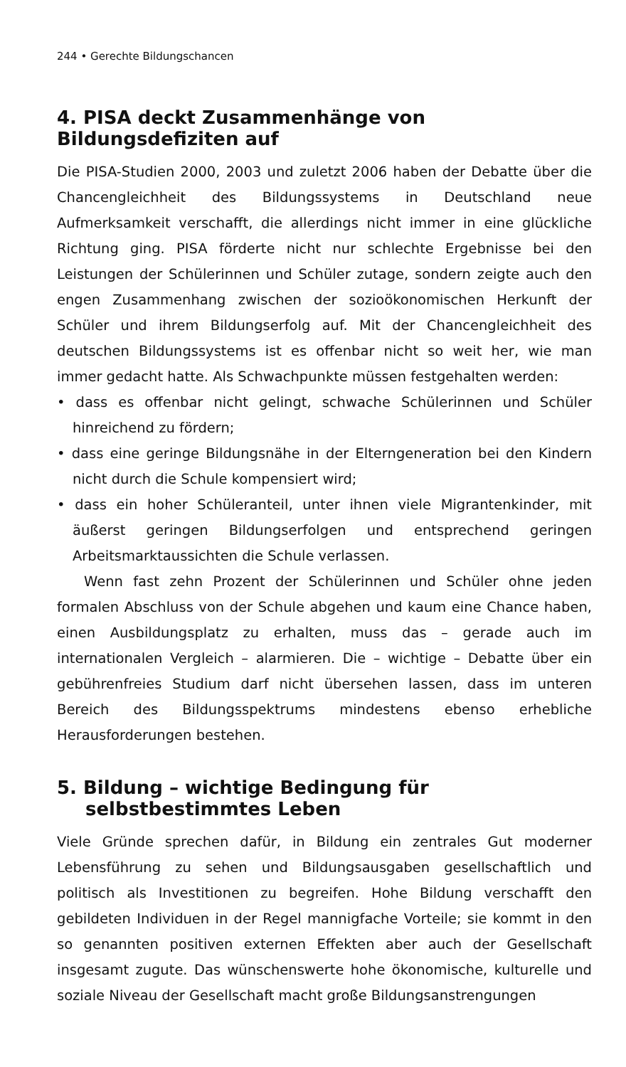244 • Gerechte Bildungschancen
4. PISA deckt Zusammenhänge von Bildungsdefiziten auf
Die PISA-Studien 2000, 2003 und zuletzt 2006 haben der Debatte über die Chancengleichheit des Bildungssystems in Deutschland neue Aufmerksamkeit verschafft, die allerdings nicht immer in eine glückliche Richtung ging. PISA förderte nicht nur schlechte Ergebnisse bei den Leistungen der Schülerinnen und Schüler zutage, sondern zeigte auch den engen Zusammenhang zwischen der sozioökonomischen Herkunft der Schüler und ihrem Bildungserfolg auf. Mit der Chancengleichheit des deutschen Bildungssystems ist es offenbar nicht so weit her, wie man immer gedacht hatte. Als Schwachpunkte müssen festgehalten werden:
• dass es offenbar nicht gelingt, schwache Schülerinnen und Schüler hinreichend zu fördern;
• dass eine geringe Bildungsnähe in der Elterngeneration bei den Kindern nicht durch die Schule kompensiert wird;
• dass ein hoher Schüleranteil, unter ihnen viele Migrantenkinder, mit äußerst geringen Bildungserfolgen und entsprechend geringen Arbeitsmarktaussichten die Schule verlassen.
Wenn fast zehn Prozent der Schülerinnen und Schüler ohne jeden formalen Abschluss von der Schule abgehen und kaum eine Chance haben, einen Ausbildungsplatz zu erhalten, muss das – gerade auch im internationalen Vergleich – alarmieren. Die – wichtige – Debatte über ein gebührenfreies Studium darf nicht übersehen lassen, dass im unteren Bereich des Bildungsspektrums mindestens ebenso erhebliche Herausforderungen bestehen.
5. Bildung – wichtige Bedingung für selbstbestimmtes Leben
Viele Gründe sprechen dafür, in Bildung ein zentrales Gut moderner Lebensführung zu sehen und Bildungsausgaben gesellschaftlich und politisch als Investitionen zu begreifen. Hohe Bildung verschafft den gebildeten Individuen in der Regel mannigfache Vorteile; sie kommt in den so genannten positiven externen Effekten aber auch der Gesellschaft insgesamt zugute. Das wünschenswerte hohe ökonomische, kulturelle und soziale Niveau der Gesellschaft macht große Bildungsanstrengungen